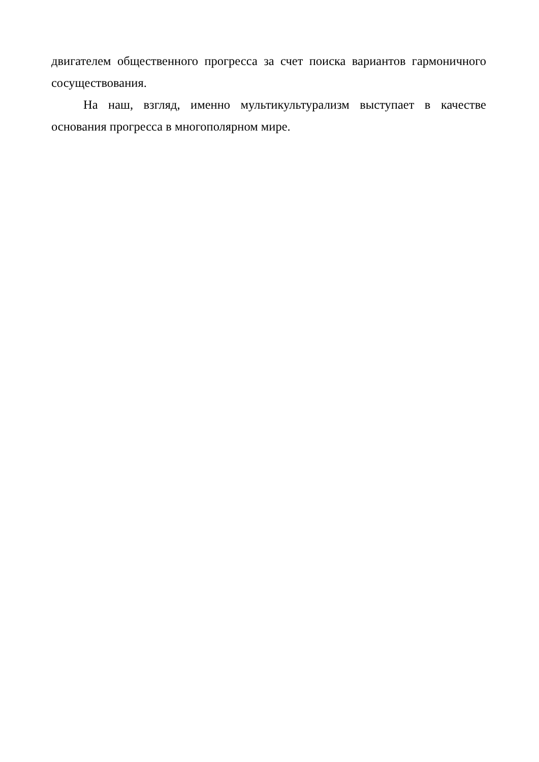двигателем общественного прогресса за счет поиска вариантов гармоничного сосуществования.
На наш, взгляд, именно мультикультурализм выступает в качестве основания прогресса в многополярном мире.